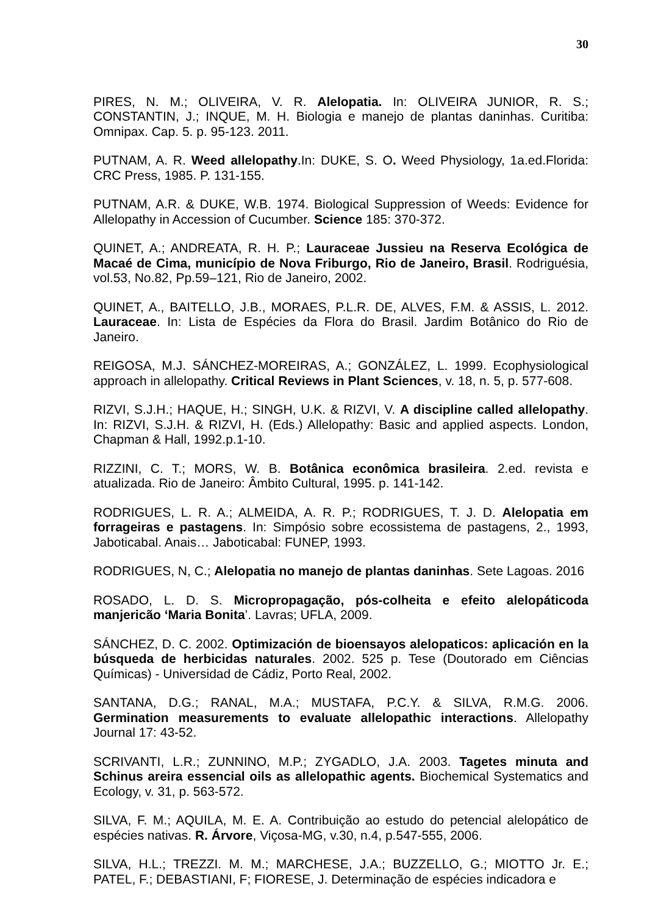30
PIRES, N. M.; OLIVEIRA, V. R. Alelopatia. In: OLIVEIRA JUNIOR, R. S.; CONSTANTIN, J.; INQUE, M. H. Biologia e manejo de plantas daninhas. Curitiba: Omnipax. Cap. 5. p. 95-123. 2011.
PUTNAM, A. R. Weed allelopathy.In: DUKE, S. O. Weed Physiology, 1a.ed.Florida: CRC Press, 1985. P. 131-155.
PUTNAM, A.R. & DUKE, W.B. 1974. Biological Suppression of Weeds: Evidence for Allelopathy in Accession of Cucumber. Science 185: 370-372.
QUINET, A.; ANDREATA, R. H. P.; Lauraceae Jussieu na Reserva Ecológica de Macaé de Cima, município de Nova Friburgo, Rio de Janeiro, Brasil. Rodriguésia, vol.53, No.82, Pp.59–121, Rio de Janeiro, 2002.
QUINET, A., BAITELLO, J.B., MORAES, P.L.R. DE, ALVES, F.M. & ASSIS, L. 2012. Lauraceae. In: Lista de Espécies da Flora do Brasil. Jardim Botânico do Rio de Janeiro.
REIGOSA, M.J. SÁNCHEZ-MOREIRAS, A.; GONZÁLEZ, L. 1999. Ecophysiological approach in allelopathy. Critical Reviews in Plant Sciences, v. 18, n. 5, p. 577-608.
RIZVI, S.J.H.; HAQUE, H.; SINGH, U.K. & RIZVI, V. A discipline called allelopathy. In: RIZVI, S.J.H. & RIZVI, H. (Eds.) Allelopathy: Basic and applied aspects. London, Chapman & Hall, 1992.p.1-10.
RIZZINI, C. T.; MORS, W. B. Botânica econômica brasileira. 2.ed. revista e atualizada. Rio de Janeiro: Âmbito Cultural, 1995. p. 141-142.
RODRIGUES, L. R. A.; ALMEIDA, A. R. P.; RODRIGUES, T. J. D. Alelopatia em forrageiras e pastagens. In: Simpósio sobre ecossistema de pastagens, 2., 1993, Jaboticabal. Anais… Jaboticabal: FUNEP, 1993.
RODRIGUES, N, C.; Alelopatia no manejo de plantas daninhas. Sete Lagoas. 2016
ROSADO, L. D. S. Micropropagação, pós-colheita e efeito alelopáticoda manjericão ‘Maria Bonita’. Lavras; UFLA, 2009.
SÁNCHEZ, D. C. 2002. Optimización de bioensayos alelopaticos: aplicación en la búsqueda de herbicidas naturales. 2002. 525 p. Tese (Doutorado em Ciências Químicas) - Universidad de Cádiz, Porto Real, 2002.
SANTANA, D.G.; RANAL, M.A.; MUSTAFA, P.C.Y. & SILVA, R.M.G. 2006. Germination measurements to evaluate allelopathic interactions. Allelopathy Journal 17: 43-52.
SCRIVANTI, L.R.; ZUNNINO, M.P.; ZYGADLO, J.A. 2003. Tagetes minuta and Schinus areira essencial oils as allelopathic agents. Biochemical Systematics and Ecology, v. 31, p. 563-572.
SILVA, F. M.; AQUILA, M. E. A. Contribuição ao estudo do petencial alelopático de espécies nativas. R. Árvore, Viçosa-MG, v.30, n.4, p.547-555, 2006.
SILVA, H.L.; TREZZI. M. M.; MARCHESE, J.A.; BUZZELLO, G.; MIOTTO Jr. E.; PATEL, F.; DEBASTIANI, F; FIORESE, J. Determinação de espécies indicadora e